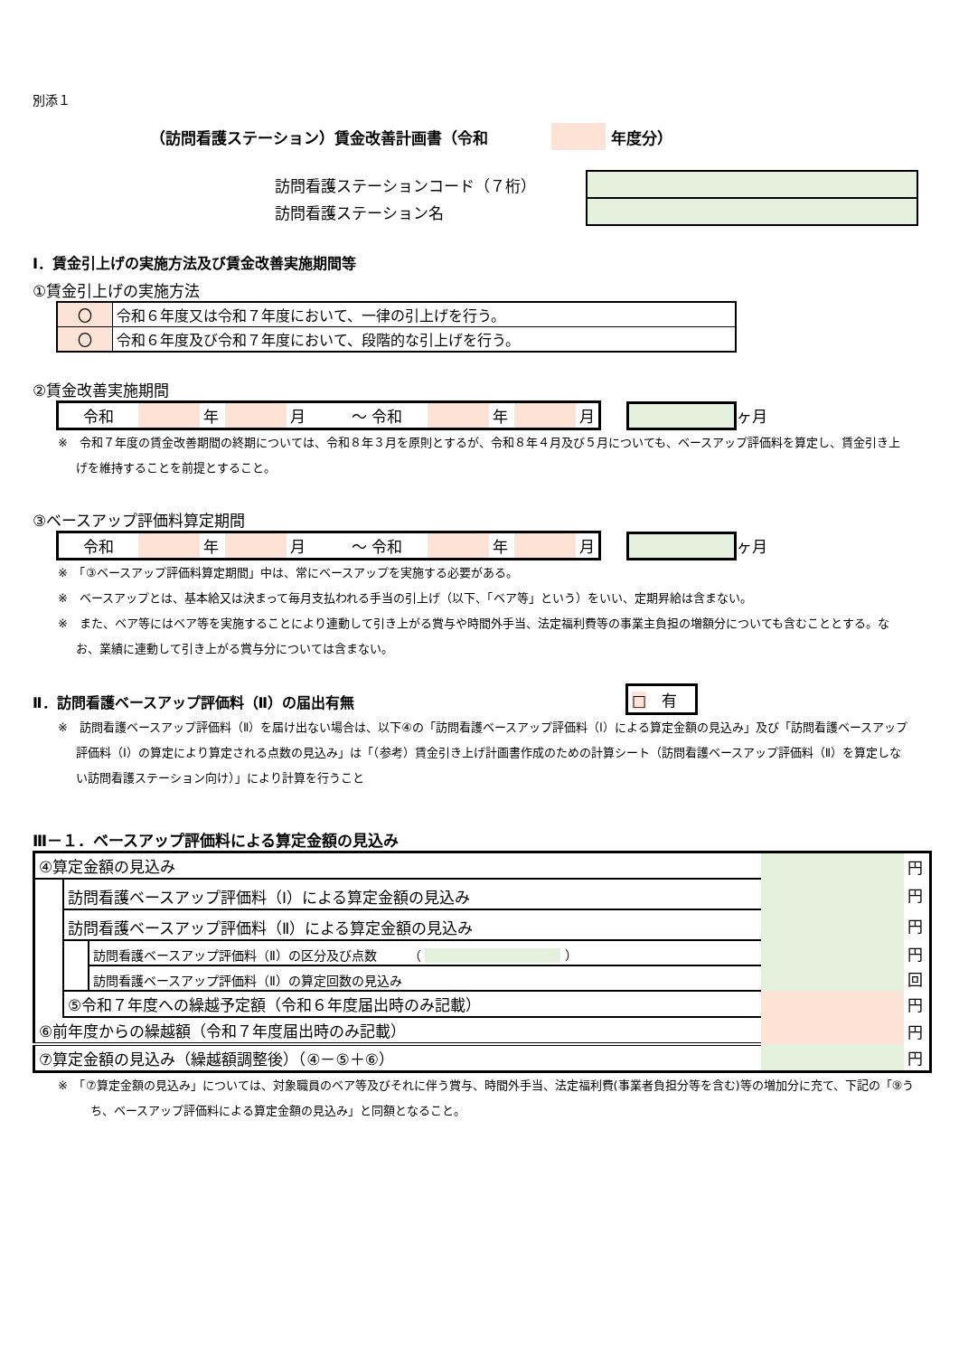別添１
（訪問看護ステーション）賃金改善計画書（令和 年度分）
| 訪問看護ステーションコード（７桁） | |
| 訪問看護ステーション名 | |
Ⅰ．賃金引上げの実施方法及び賃金改善実施期間等
①賃金引上げの実施方法
| 〇 | 令和６年度又は令和７年度において、一律の引上げを行う。 |
| 〇 | 令和６年度及び令和７年度において、段階的な引上げを行う。 |
②賃金改善実施期間
| 令和 | | 年 | | 月 | ～ 令和 | | 年 | | 月 |
ヶ月
※　令和７年度の賃金改善期間の終期については、令和８年３月を原則とするが、令和８年４月及び５月についても、ベースアップ評価料を算定し、賃金引き上げを維持することを前提とすること。
③ベースアップ評価料算定期間
| 令和 | | 年 | | 月 | ～ 令和 | | 年 | | 月 |
ヶ月
※　「③ベースアップ評価料算定期間」中は、常にベースアップを実施する必要がある。
※　ベースアップとは、基本給又は決まって毎月支払われる手当の引上げ（以下、「ベア等」という）をいい、定期昇給は含まない。
※　また、ベア等にはベア等を実施することにより連動して引き上がる賞与や時間外手当、法定福利費等の事業主負担の増額分についても含むこととする。なお、業績に連動して引き上がる賞与分については含まない。
Ⅱ．訪問看護ベースアップ評価料（Ⅱ）の届出有無 □　有
※　訪問看護ベースアップ評価料（Ⅱ）を届け出ない場合は、以下④の「訪問看護ベースアップ評価料（Ⅰ）による算定金額の見込み」及び「訪問看護ベースアップ評価料（Ⅰ）の算定により算定される点数の見込み」は「（参考）賃金引き上げ計画書作成のための計算シート（訪問看護ベースアップ評価料（Ⅱ）を算定しない訪問看護ステーション向け）」により計算を行うこと
Ⅲ－１．ベースアップ評価料による算定金額の見込み
| ④算定金額の見込み | | | | 円 |
| | 訪問看護ベースアップ評価料（Ⅰ）による算定金額の見込み | | | 円 |
| | 訪問看護ベースアップ評価料（Ⅱ）による算定金額の見込み | | | 円 |
| | | 訪問看護ベースアップ評価料（Ⅱ）の区分及び点数 （ ） | | 円 |
| | | 訪問看護ベースアップ評価料（Ⅱ）の算定回数の見込み | | 回 |
| | ⑤令和７年度への繰越予定額（令和６年度届出時のみ記載） | | | 円 |
| ⑥前年度からの繰越額（令和７年度届出時のみ記載） | | | | 円 |
| ⑦算定金額の見込み（繰越額調整後）（④－⑤＋⑥） | | | | 円 |
※　「⑦算定金額の見込み」については、対象職員のベア等及びそれに伴う賞与、時間外手当、法定福利費(事業者負担分等を含む)等の増加分に充て、下記の「⑨うち、ベースアップ評価料による算定金額の見込み」と同額となること。